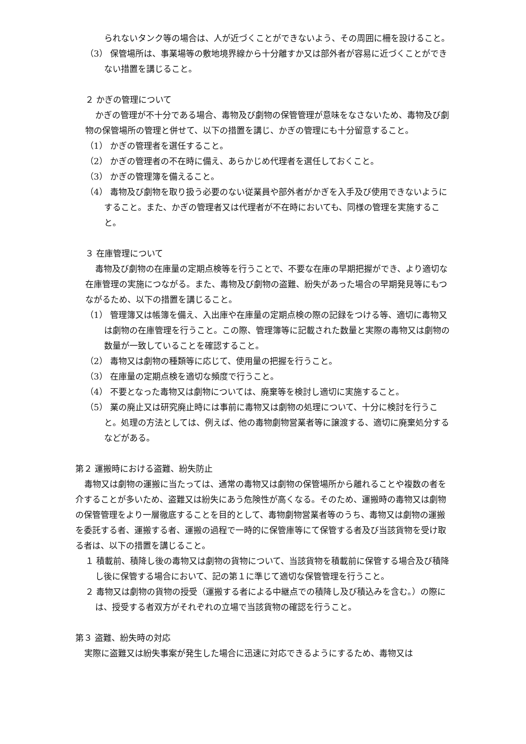られないタンク等の場合は、人が近づくことができないよう、その周囲に柵を設けること。
（3） 保管場所は、事業場等の敷地境界線から十分離すか又は部外者が容易に近づくことができない措置を講じること。
２ かぎの管理について
かぎの管理が不十分である場合、毒物及び劇物の保管管理が意味をなさないため、毒物及び劇物の保管場所の管理と併せて、以下の措置を講じ、かぎの管理にも十分留意すること。
（1） かぎの管理者を選任すること。
（2） かぎの管理者の不在時に備え、あらかじめ代理者を選任しておくこと。
（3） かぎの管理簿を備えること。
（4） 毒物及び劇物を取り扱う必要のない従業員や部外者がかぎを入手及び使用できないようにすること。また、かぎの管理者又は代理者が不在時においても、同様の管理を実施すること。
３ 在庫管理について
毒物及び劇物の在庫量の定期点検等を行うことで、不要な在庫の早期把握ができ、より適切な在庫管理の実施につながる。また、毒物及び劇物の盗難、紛失があった場合の早期発見等にもつながるため、以下の措置を講じること。
（1） 管理簿又は帳簿を備え、入出庫や在庫量の定期点検の際の記録をつける等、適切に毒物又は劇物の在庫管理を行うこと。この際、管理簿等に記載された数量と実際の毒物又は劇物の数量が一致していることを確認すること。
（2） 毒物又は劇物の種類等に応じて、使用量の把握を行うこと。
（3） 在庫量の定期点検を適切な頻度で行うこと。
（4） 不要となった毒物又は劇物については、廃棄等を検討し適切に実施すること。
（5） 業の廃止又は研究廃止時には事前に毒物又は劇物の処理について、十分に検討を行うこと。処理の方法としては、例えば、他の毒物劇物営業者等に譲渡する、適切に廃棄処分するなどがある。
第２ 運搬時における盗難、紛失防止
毒物又は劇物の運搬に当たっては、通常の毒物又は劇物の保管場所から離れることや複数の者を介することが多いため、盗難又は紛失にあう危険性が高くなる。そのため、運搬時の毒物又は劇物の保管管理をより一層徹底することを目的として、毒物劇物営業者等のうち、毒物又は劇物の運搬を委託する者、運搬する者、運搬の過程で一時的に保管庫等にて保管する者及び当該貨物を受け取る者は、以下の措置を講じること。
１ 積載前、積降し後の毒物又は劇物の貨物について、当該貨物を積載前に保管する場合及び積降し後に保管する場合において、記の第１に準じて適切な保管管理を行うこと。
２ 毒物又は劇物の貨物の授受（運搬する者による中継点での積降し及び積込みを含む。）の際には、授受する者双方がそれぞれの立場で当該貨物の確認を行うこと。
第３ 盗難、紛失時の対応
実際に盗難又は紛失事案が発生した場合に迅速に対応できるようにするため、毒物又は